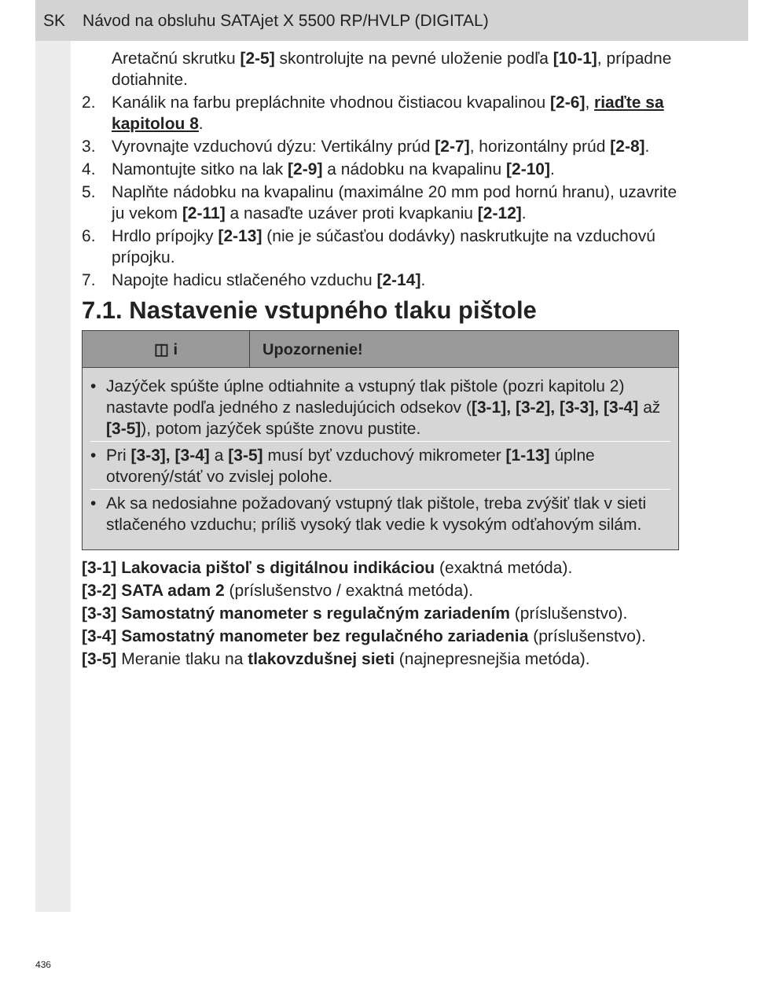SK Návod na obsluhu SATAjet X 5500 RP/HVLP (DIGITAL)
Aretačnú skrutku [2-5] skontrolujte na pevné uloženie podľa [10-1], prípadne dotiahnite.
2. Kanálik na farbu prepláchnite vhodnou čistiacou kvapalinou [2-6], riaďte sa kapitolou 8.
3. Vyrovnajte vzduchovú dýzu: Vertikálny prúd [2-7], horizontálny prúd [2-8].
4. Namontujte sitko na lak [2-9] a nádobku na kvapalinu [2-10].
5. Naplňte nádobku na kvapalinu (maximálne 20 mm pod hornú hranu), uzavrite ju vekom [2-11] a nasaďte uzáver proti kvapkaniu [2-12].
6. Hrdlo prípojky [2-13] (nie je súčasťou dodávky) naskrutkujte na vzduchovú prípojku.
7. Napojte hadicu stlačeného vzduchu [2-14].
7.1. Nastavenie vstupného tlaku pištole
| ◫ i | Upozornenie! |
| --- | --- |
| • Jazýček spúšte úplne odtiahnite a vstupný tlak pištole (pozri kapitolu 2) nastavte podľa jedného z nasledujúcich odsekov ( [3-1], [3-2], [3-3], [3-4] až [3-5] ), potom jazýček spúšte znovu pustite. • Pri [3-3], [3-4] a [3-5] musí byť vzduchový mikrometer [1-13] úplne otvorený/stáť vo zvislej polohe. • Ak sa nedosiahne požadovaný vstupný tlak pištole, treba zvýšiť tlak v sieti stlačeného vzduchu; príliš vysoký tlak vedie k vysokým odťahovým silám. | |
[3-1] Lakovacia pištoľ s digitálnou indikáciou (exaktná metóda).
[3-2] SATA adam 2 (príslušenstvo / exaktná metóda).
[3-3] Samostatný manometer s regulačným zariadením (príslušenstvo).
[3-4] Samostatný manometer bez regulačného zariadenia (príslušenstvo).
[3-5] Meranie tlaku na tlakovzdušnej sieti (najnepresnejšia metóda).
436